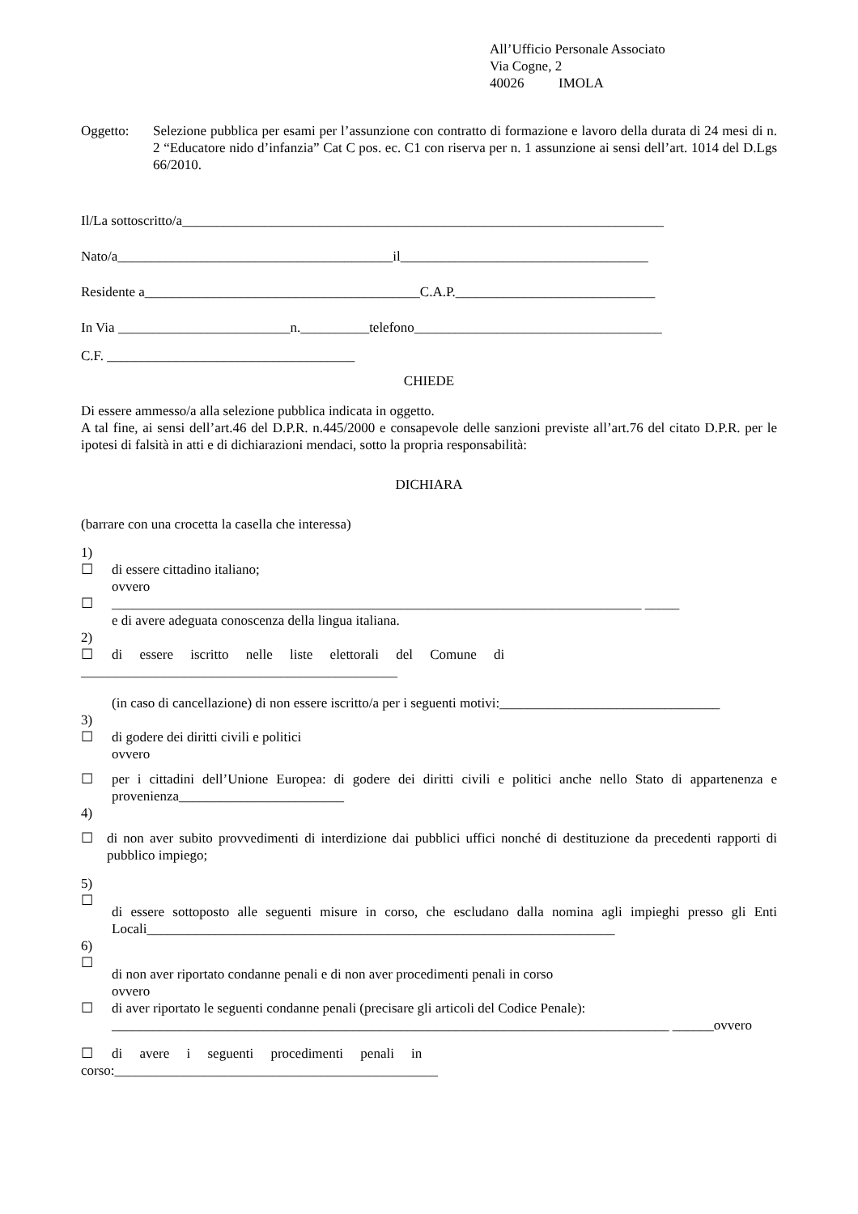All’Ufficio Personale Associato
Via Cogne, 2
40026 IMOLA
Oggetto: Selezione pubblica per esami per l’assunzione con contratto di formazione e lavoro della durata di 24 mesi di n. 2 “Educatore nido d’infanzia” Cat C pos. ec. C1 con riserva per n. 1 assunzione ai sensi dell’art. 1014 del D.Lgs 66/2010.
Il/La sottoscritto/a______________________________________________________________________
Nato/a________________________________________il____________________________________
Residente a________________________________________C.A.P._____________________________
In Via _________________________n.__________telefono____________________________________
C.F. ____________________________________
CHIEDE
Di essere ammesso/a alla selezione pubblica indicata in oggetto.
A tal fine, ai sensi dell’art.46 del D.P.R. n.445/2000 e consapevole delle sanzioni previste all’art.76 del citato D.P.R. per le ipotesi di falsità in atti e di dichiarazioni mendaci, sotto la propria responsabilità:
DICHIARA
(barrare con una crocetta la casella che interessa)
1)
☐ di essere cittadino italiano;
ovvero
☐ _____________________________________________________________________________ _____
e di avere adeguata conoscenza della lingua italiana.
2)
☐ di essere iscritto nelle liste elettorali del Comune di
______________________________________________
(in caso di cancellazione) di non essere iscritto/a per i seguenti motivi:________________________________
3)
☐ di godere dei diritti civili e politici
ovvero
☐ per i cittadini dell’Unione Europea: di godere dei diritti civili e politici anche nello Stato di appartenenza e provenienza________________________
4)
☐ di non aver subito provvedimenti di interdizione dai pubblici uffici nonché di destituzione da precedenti rapporti di pubblico impiego;
5)
☐
di essere sottoposto alle seguenti misure in corso, che escludano dalla nomina agli impieghi presso gli Enti Locali____________________________________________________________________
6)
☐
di non aver riportato condanne penali e di non aver procedimenti penali in corso
ovvero
☐ di aver riportato le seguenti condanne penali (precisare gli articoli del Codice Penale):
_________________________________________________________________________________ ______ovvero
☐ di avere i seguenti procedimenti penali in
corso:_______________________________________________